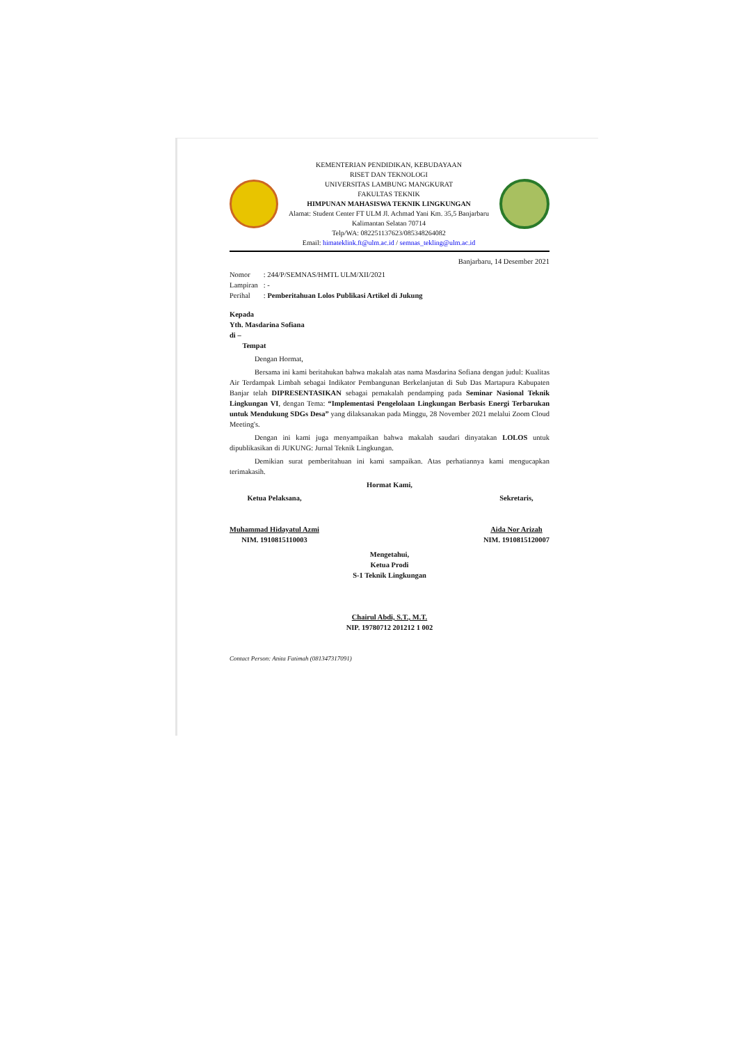KEMENTERIAN PENDIDIKAN, KEBUDAYAAN
RISET DAN TEKNOLOGI
UNIVERSITAS LAMBUNG MANGKURAT
FAKULTAS TEKNIK
HIMPUNAN MAHASISWA TEKNIK LINGKUNGAN
Alamat: Student Center FT ULM Jl. Achmad Yani Km. 35,5 Banjarbaru
Kalimantan Selatan 70714
Telp/WA: 082251137623/085348264082
Email: himateklink.ft@ulm.ac.id / semnas_tekling@ulm.ac.id
Banjarbaru, 14 Desember 2021
| Nomor | : 244/P/SEMNAS/HMTL ULM/XII/2021 |
| Lampiran | : - |
| Perihal | : Pemberitahuan Lolos Publikasi Artikel di Jukung |
Kepada
Yth. Masdarina Sofiana
di –
Tempat
Dengan Hormat,
Bersama ini kami beritahukan bahwa makalah atas nama Masdarina Sofiana dengan judul: Kualitas Air Terdampak Limbah sebagai Indikator Pembangunan Berkelanjutan di Sub Das Martapura Kabupaten Banjar telah DIPRESENTASIKAN sebagai pemakalah pendamping pada Seminar Nasional Teknik Lingkungan VI, dengan Tema: “Implementasi Pengelolaan Lingkungan Berbasis Energi Terbarukan untuk Mendukung SDGs Desa” yang dilaksanakan pada Minggu, 28 November 2021 melalui Zoom Cloud Meeting's.
Dengan ini kami juga menyampaikan bahwa makalah saudari dinyatakan LOLOS untuk dipublikasikan di JUKUNG: Jurnal Teknik Lingkungan.
Demikian surat pemberitahuan ini kami sampaikan. Atas perhatiannya kami mengucapkan terimakasih.
Hormat Kami,
Ketua Pelaksana,
Muhammad Hidayatul Azmi
NIM. 1910815110003
Sekretaris,
Aida Nor Arizah
NIM. 1910815120007
Mengetahui,
Ketua Prodi
S-1 Teknik Lingkungan
Chairul Abdi, S.T., M.T.
NIP. 19780712 201212 1 002
Contact Person: Anita Fatimah (081347317091)